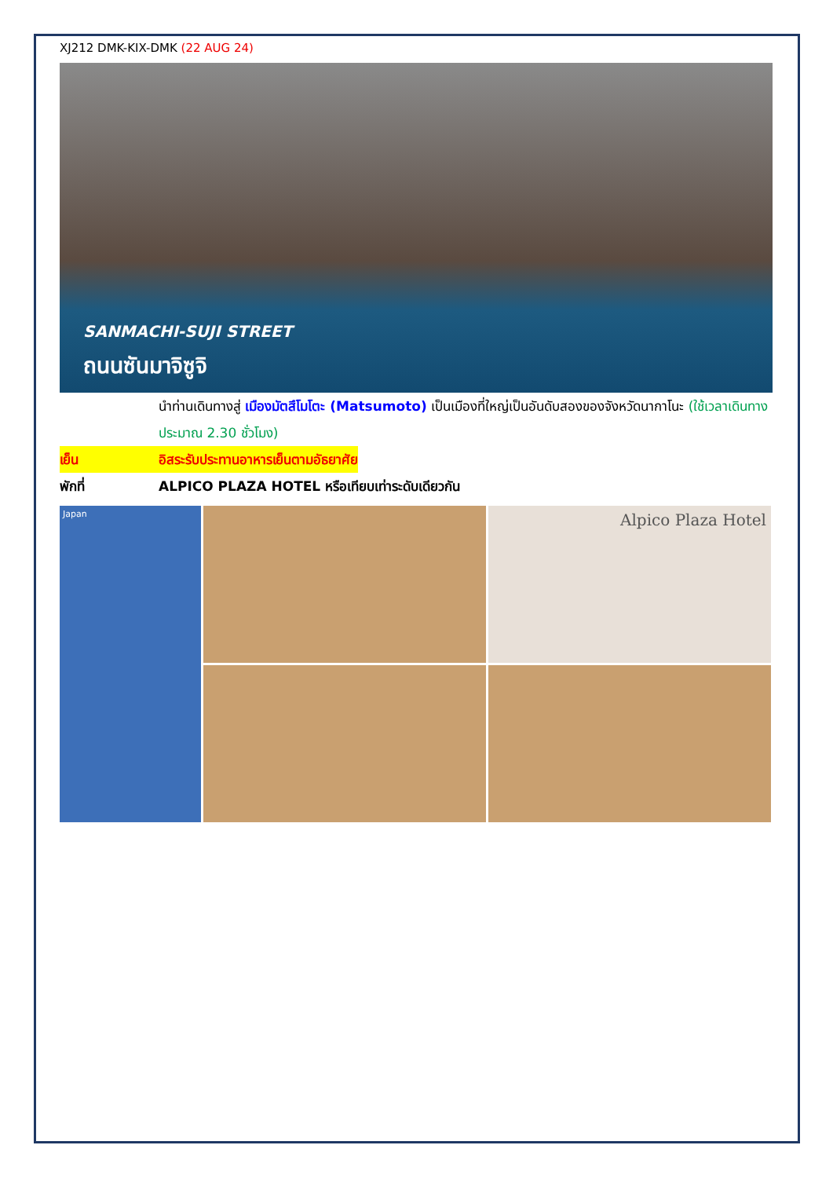XJ212 DMK-KIX-DMK (22 AUG 24)
SANMACHI-SUJI STREET
ถนนซันมาจิซูจิ
นำท่านเดินทางสู่ เมืองมัตสึโมโตะ (Matsumoto) เป็นเมืองที่ใหญ่เป็นอันดับสองของจังหวัดนากาโนะ (ใช้เวลาเดินทางประมาณ 2.30 ชั่วโมง)
เย็น อิสระรับประทานอาหารเย็นตามอัธยาศัย
พักที่ ALPICO PLAZA HOTEL หรือเทียบเท่าระดับเดียวกัน
Japan
Alpico Plaza Hotel